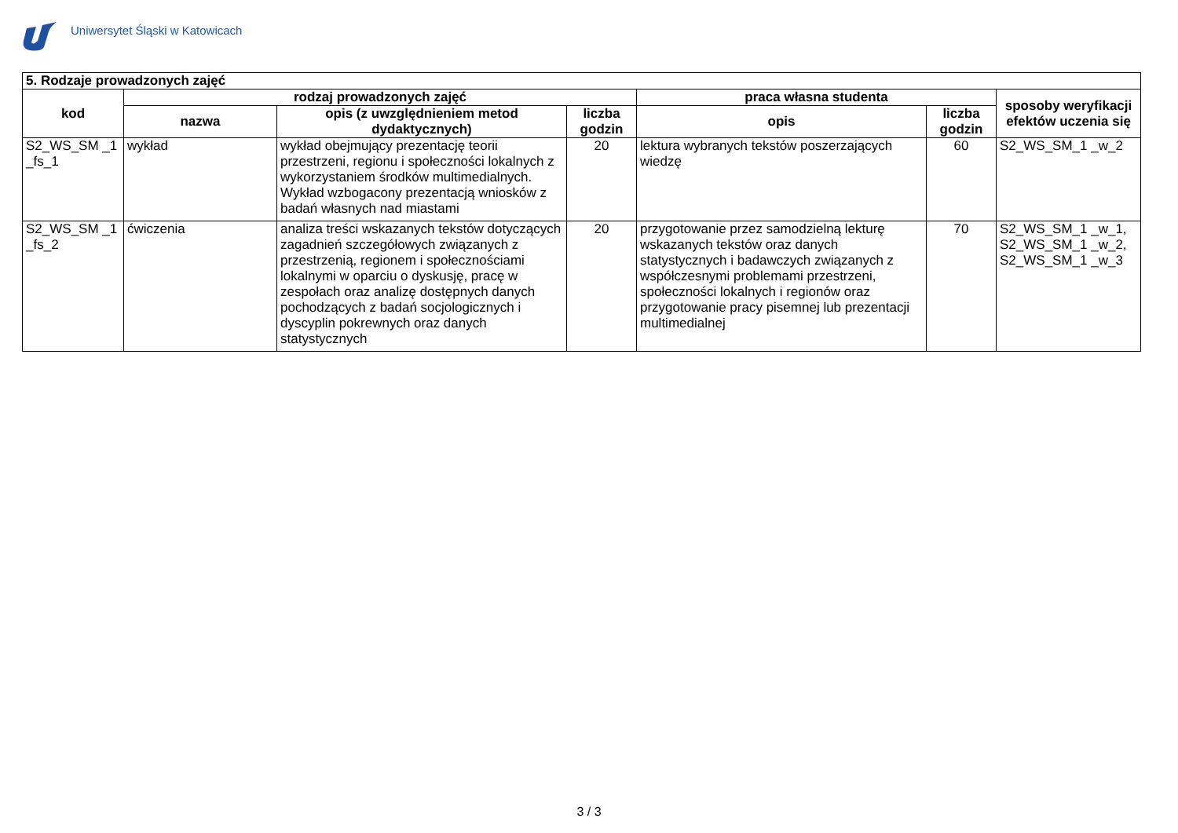Uniwersytet Śląski w Katowicach
| 5. Rodzaje prowadzonych zajęć | | | | | | |
| --- | --- | --- | --- | --- | --- | --- |
| kod | rodzaj prowadzonych zajęć | | | praca własna studenta | | sposoby weryfikacji efektów uczenia się |
| | nazwa | opis (z uwzględnieniem metod dydaktycznych) | liczba godzin | opis | liczba godzin | |
| S2_WS_SM _1 _fs_1 | wykład | wykład obejmujący prezentację teorii przestrzeni, regionu i społeczności lokalnych z wykorzystaniem środków multimedialnych. Wykład wzbogacony prezentacją wniosków z badań własnych nad miastami | 20 | lektura wybranych tekstów poszerzających wiedzę | 60 | S2_WS_SM_1 _w_2 |
| S2_WS_SM _1 _fs_2 | ćwiczenia | analiza treści wskazanych tekstów dotyczących zagadnień szczegółowych związanych z przestrzenią, regionem i społecznościami lokalnymi w oparciu o dyskusję, pracę w zespołach oraz analizę dostępnych danych pochodzących z badań socjologicznych i dyscyplin pokrewnych oraz danych statystycznych | 20 | przygotowanie przez samodzielną lekturę wskazanych tekstów oraz danych statystycznych i badawczych związanych z współczesnymi problemami przestrzeni, społeczności lokalnych i regionów oraz przygotowanie pracy pisemnej lub prezentacji multimedialnej | 70 | S2_WS_SM_1 _w_1, S2_WS_SM_1 _w_2, S2_WS_SM_1 _w_3 |
3 / 3